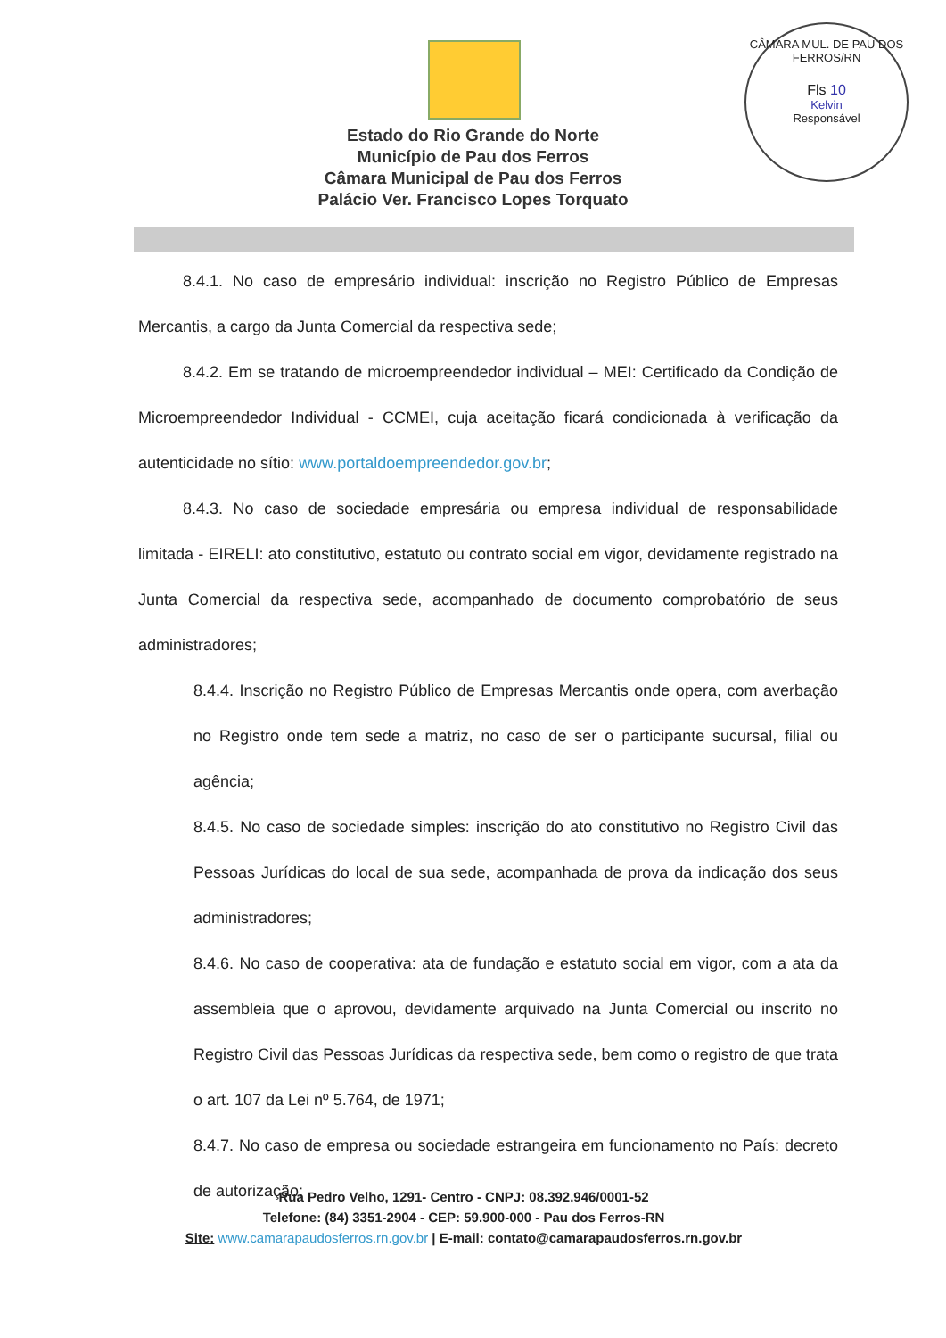CÂMARA MUL. DE PAU DOS FERROS/RN
Fls 10
Kelvin
Responsável
Estado do Rio Grande do Norte
Município de Pau dos Ferros
Câmara Municipal de Pau dos Ferros
Palácio Ver. Francisco Lopes Torquato
8.4.1. No caso de empresário individual: inscrição no Registro Público de Empresas Mercantis, a cargo da Junta Comercial da respectiva sede;
8.4.2. Em se tratando de microempreendedor individual – MEI: Certificado da Condição de Microempreendedor Individual - CCMEI, cuja aceitação ficará condicionada à verificação da autenticidade no sítio: www.portaldoempreendedor.gov.br;
8.4.3. No caso de sociedade empresária ou empresa individual de responsabilidade limitada - EIRELI: ato constitutivo, estatuto ou contrato social em vigor, devidamente registrado na Junta Comercial da respectiva sede, acompanhado de documento comprobatório de seus administradores;
8.4.4. Inscrição no Registro Público de Empresas Mercantis onde opera, com averbação no Registro onde tem sede a matriz, no caso de ser o participante sucursal, filial ou agência;
8.4.5. No caso de sociedade simples: inscrição do ato constitutivo no Registro Civil das Pessoas Jurídicas do local de sua sede, acompanhada de prova da indicação dos seus administradores;
8.4.6. No caso de cooperativa: ata de fundação e estatuto social em vigor, com a ata da assembleia que o aprovou, devidamente arquivado na Junta Comercial ou inscrito no Registro Civil das Pessoas Jurídicas da respectiva sede, bem como o registro de que trata o art. 107 da Lei nº 5.764, de 1971;
8.4.7. No caso de empresa ou sociedade estrangeira em funcionamento no País: decreto de autorização;
Rua Pedro Velho, 1291- Centro - CNPJ: 08.392.946/0001-52
Telefone: (84) 3351-2904 - CEP: 59.900-000 - Pau dos Ferros-RN
Site: www.camarapaudosferros.rn.gov.br | E-mail: contato@camarapaudosferros.rn.gov.br